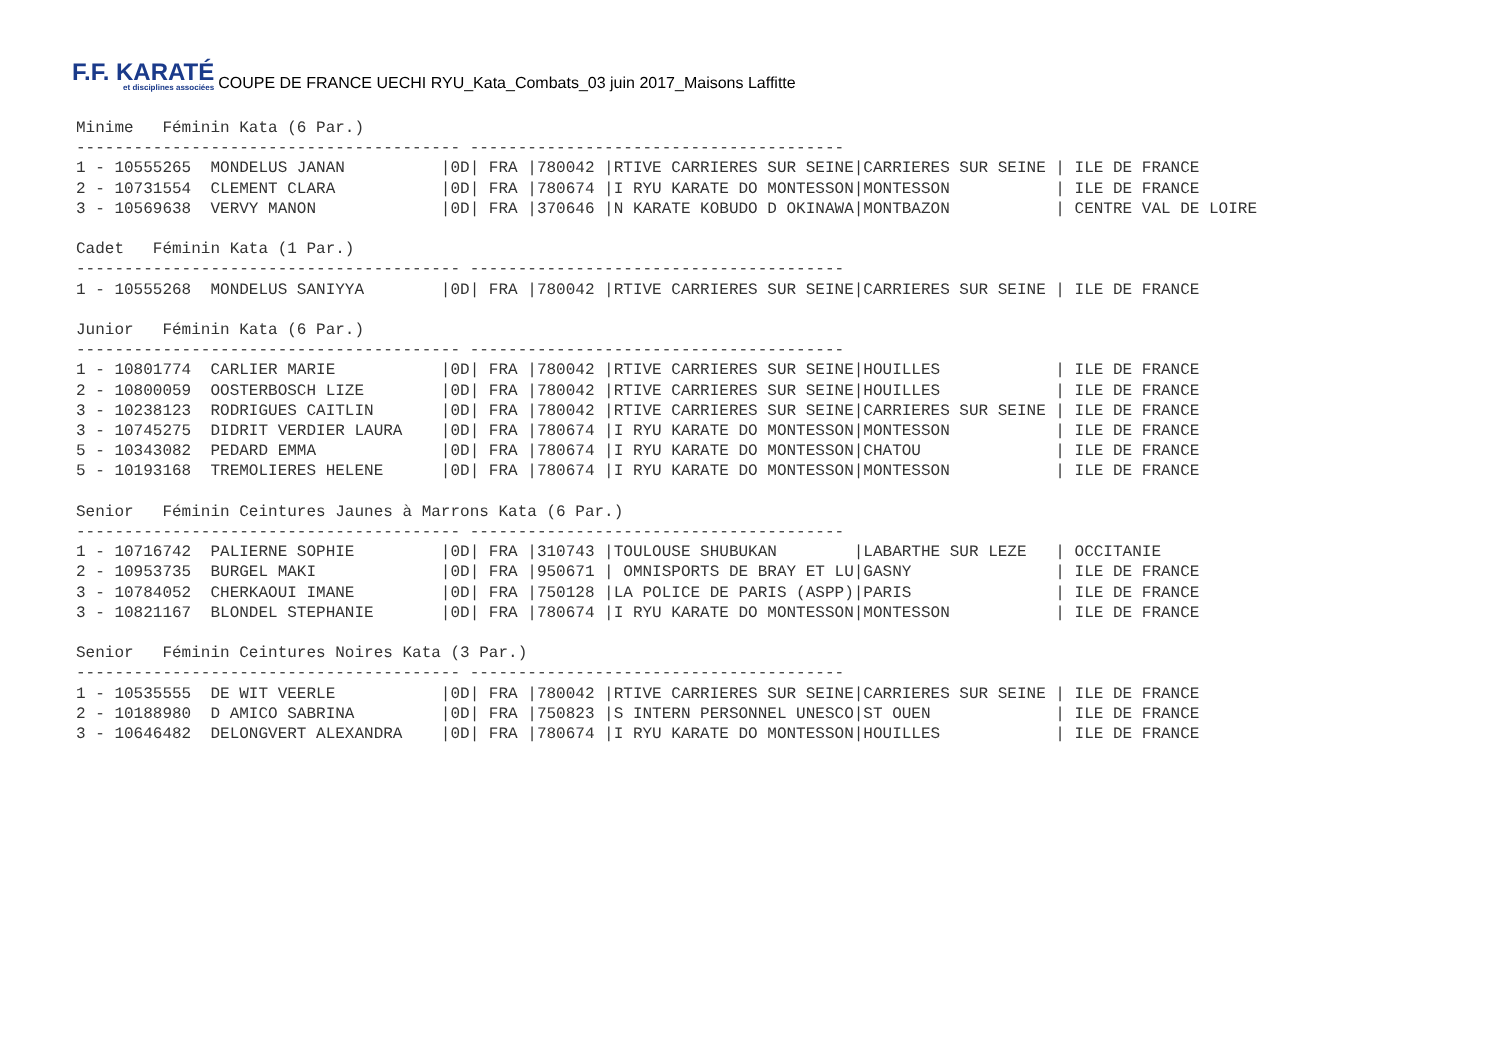F.F. KARATÉ
et disciplines associées
COUPE DE FRANCE UECHI RYU_Kata_Combats_03 juin 2017_Maisons Laffitte
Minime   Féminin Kata (6 Par.)
---------------------------------------- ---------------------------------------
1 - 10555265  MONDELUS JANAN          |0D| FRA |780042 |RTIVE CARRIERES SUR SEINE|CARRIERES SUR SEINE | ILE DE FRANCE
2 - 10731554  CLEMENT CLARA           |0D| FRA |780674 |I RYU KARATE DO MONTESSON|MONTESSON           | ILE DE FRANCE
3 - 10569638  VERVY MANON             |0D| FRA |370646 |N KARATE KOBUDO D OKINAWA|MONTBAZON           | CENTRE VAL DE LOIRE

Cadet   Féminin Kata (1 Par.)
---------------------------------------- ---------------------------------------
1 - 10555268  MONDELUS SANIYYA        |0D| FRA |780042 |RTIVE CARRIERES SUR SEINE|CARRIERES SUR SEINE | ILE DE FRANCE

Junior   Féminin Kata (6 Par.)
---------------------------------------- ---------------------------------------
1 - 10801774  CARLIER MARIE           |0D| FRA |780042 |RTIVE CARRIERES SUR SEINE|HOUILLES            | ILE DE FRANCE
2 - 10800059  OOSTERBOSCH LIZE        |0D| FRA |780042 |RTIVE CARRIERES SUR SEINE|HOUILLES            | ILE DE FRANCE
3 - 10238123  RODRIGUES CAITLIN       |0D| FRA |780042 |RTIVE CARRIERES SUR SEINE|CARRIERES SUR SEINE | ILE DE FRANCE
3 - 10745275  DIDRIT VERDIER LAURA    |0D| FRA |780674 |I RYU KARATE DO MONTESSON|MONTESSON           | ILE DE FRANCE
5 - 10343082  PEDARD EMMA             |0D| FRA |780674 |I RYU KARATE DO MONTESSON|CHATOU              | ILE DE FRANCE
5 - 10193168  TREMOLIERES HELENE      |0D| FRA |780674 |I RYU KARATE DO MONTESSON|MONTESSON           | ILE DE FRANCE

Senior   Féminin Ceintures Jaunes à Marrons Kata (6 Par.)
---------------------------------------- ---------------------------------------
1 - 10716742  PALIERNE SOPHIE         |0D| FRA |310743 |TOULOUSE SHUBUKAN        |LABARTHE SUR LEZE   | OCCITANIE
2 - 10953735  BURGEL MAKI             |0D| FRA |950671 | OMNISPORTS DE BRAY ET LU|GASNY               | ILE DE FRANCE
3 - 10784052  CHERKAOUI IMANE         |0D| FRA |750128 |LA POLICE DE PARIS (ASPP)|PARIS               | ILE DE FRANCE
3 - 10821167  BLONDEL STEPHANIE       |0D| FRA |780674 |I RYU KARATE DO MONTESSON|MONTESSON           | ILE DE FRANCE

Senior   Féminin Ceintures Noires Kata (3 Par.)
---------------------------------------- ---------------------------------------
1 - 10535555  DE WIT VEERLE           |0D| FRA |780042 |RTIVE CARRIERES SUR SEINE|CARRIERES SUR SEINE | ILE DE FRANCE
2 - 10188980  D AMICO SABRINA         |0D| FRA |750823 |S INTERN PERSONNEL UNESCO|ST OUEN             | ILE DE FRANCE
3 - 10646482  DELONGVERT ALEXANDRA    |0D| FRA |780674 |I RYU KARATE DO MONTESSON|HOUILLES            | ILE DE FRANCE